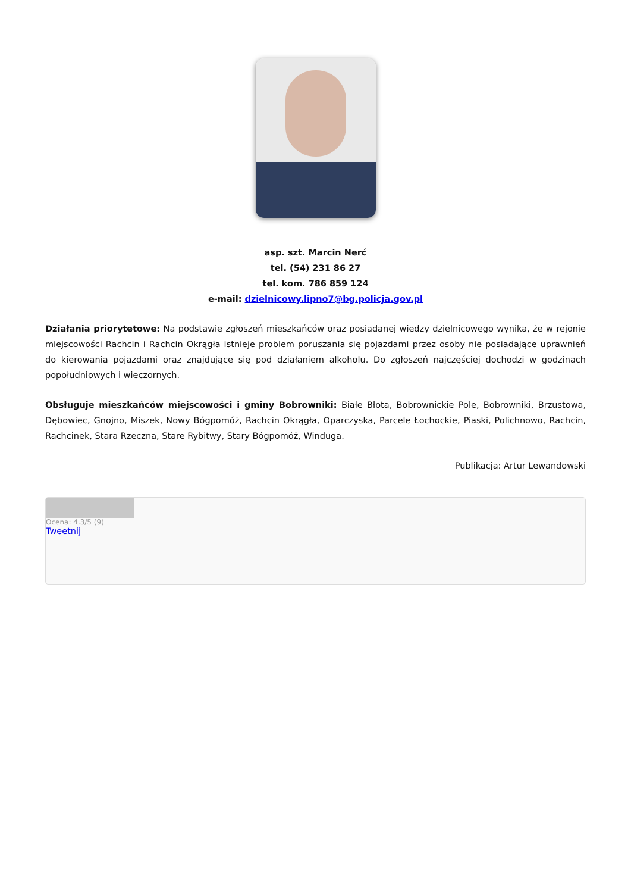asp. szt. Marcin Nerć
tel. (54) 231 86 27
tel. kom. 786 859 124
e-mail: dzielnicowy.lipno7@bg.policja.gov.pl
Działania priorytetowe: Na podstawie zgłoszeń mieszkańców oraz posiadanej wiedzy dzielnicowego wynika, że w rejonie miejscowości Rachcin i Rachcin Okrągła istnieje problem poruszania się pojazdami przez osoby nie posiadające uprawnień do kierowania pojazdami oraz znajdujące się pod działaniem alkoholu. Do zgłoszeń najczęściej dochodzi w godzinach popołudniowych i wieczornych.
Obsługuje mieszkańców miejscowości i gminy Bobrowniki: Białe Błota, Bobrownickie Pole, Bobrowniki, Brzustowa, Dębowiec, Gnojno, Miszek, Nowy Bógpomóż, Rachcin Okrągła, Oparczyska, Parcele Łochockie, Piaski, Polichnowo, Rachcin, Rachcinek, Stara Rzeczna, Stare Rybitwy, Stary Bógpomóż, Winduga.
Publikacja: Artur Lewandowski
Ocena: 4.3/5 (9)
Tweetnij